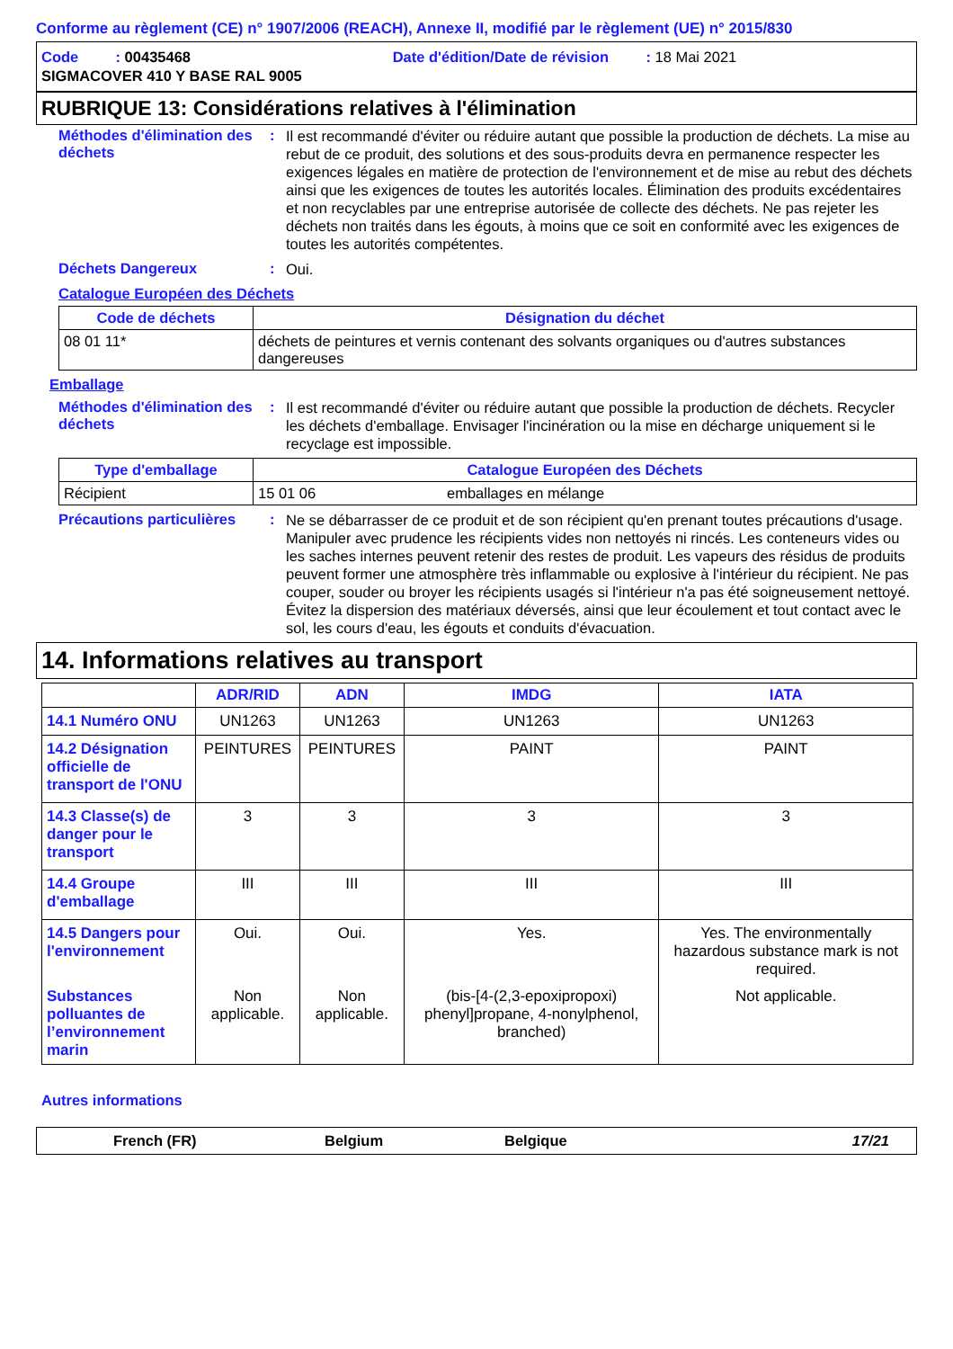Conforme au règlement (CE) n° 1907/2006 (REACH), Annexe II, modifié par le règlement (UE) n° 2015/830
Code : 00435468 Date d'édition/Date de révision : 18 Mai 2021
SIGMACOVER 410 Y BASE RAL 9005
RUBRIQUE 13: Considérations relatives à l'élimination
Méthodes d'élimination des déchets
:
Il est recommandé d'éviter ou réduire autant que possible la production de déchets. La mise au rebut de ce produit, des solutions et des sous-produits devra en permanence respecter les exigences légales en matière de protection de l'environnement et de mise au rebut des déchets ainsi que les exigences de toutes les autorités locales. Élimination des produits excédentaires et non recyclables par une entreprise autorisée de collecte des déchets. Ne pas rejeter les déchets non traités dans les égouts, à moins que ce soit en conformité avec les exigences de toutes les autorités compétentes.
Déchets Dangereux :
Oui.
Catalogue Européen des Déchets
| Code de déchets | Désignation du déchet |
| --- | --- |
| 08 01 11* | déchets de peintures et vernis contenant des solvants organiques ou d'autres substances dangereuses |
Emballage
Méthodes d'élimination des déchets
:
Il est recommandé d'éviter ou réduire autant que possible la production de déchets. Recycler les déchets d'emballage. Envisager l'incinération ou la mise en décharge uniquement si le recyclage est impossible.
| Type d'emballage | Catalogue Européen des Déchets | |
| --- | --- | --- |
| Récipient | 15 01 06 | emballages en mélange |
Précautions particulières
:
Ne se débarrasser de ce produit et de son récipient qu'en prenant toutes précautions d'usage. Manipuler avec prudence les récipients vides non nettoyés ni rincés. Les conteneurs vides ou les saches internes peuvent retenir des restes de produit. Les vapeurs des résidus de produits peuvent former une atmosphère très inflammable ou explosive à l'intérieur du récipient. Ne pas couper, souder ou broyer les récipients usagés si l'intérieur n'a pas été soigneusement nettoyé. Évitez la dispersion des matériaux déversés, ainsi que leur écoulement et tout contact avec le sol, les cours d'eau, les égouts et conduits d'évacuation.
14. Informations relatives au transport
| | ADR/RID | ADN | IMDG | IATA |
| --- | --- | --- | --- | --- |
| 14.1 Numéro ONU | UN1263 | UN1263 | UN1263 | UN1263 |
| 14.2 Désignation officielle de transport de l'ONU | PEINTURES | PEINTURES | PAINT | PAINT |
| 14.3 Classe(s) de danger pour le transport | 3 | 3 | 3 | 3 |
| 14.4 Groupe d'emballage | III | III | III | III |
| 14.5 Dangers pour l'environnement | Oui. | Oui. | Yes. | Yes. The environmentally hazardous substance mark is not required. |
| Substances polluantes de l’environnement marin | Non applicable. | Non applicable. | (bis-[4-(2,3-epoxipropoxi) phenyl]propane, 4-nonylphenol, branched) | Not applicable. |
Autres informations
French (FR) Belgium Belgique 17/21